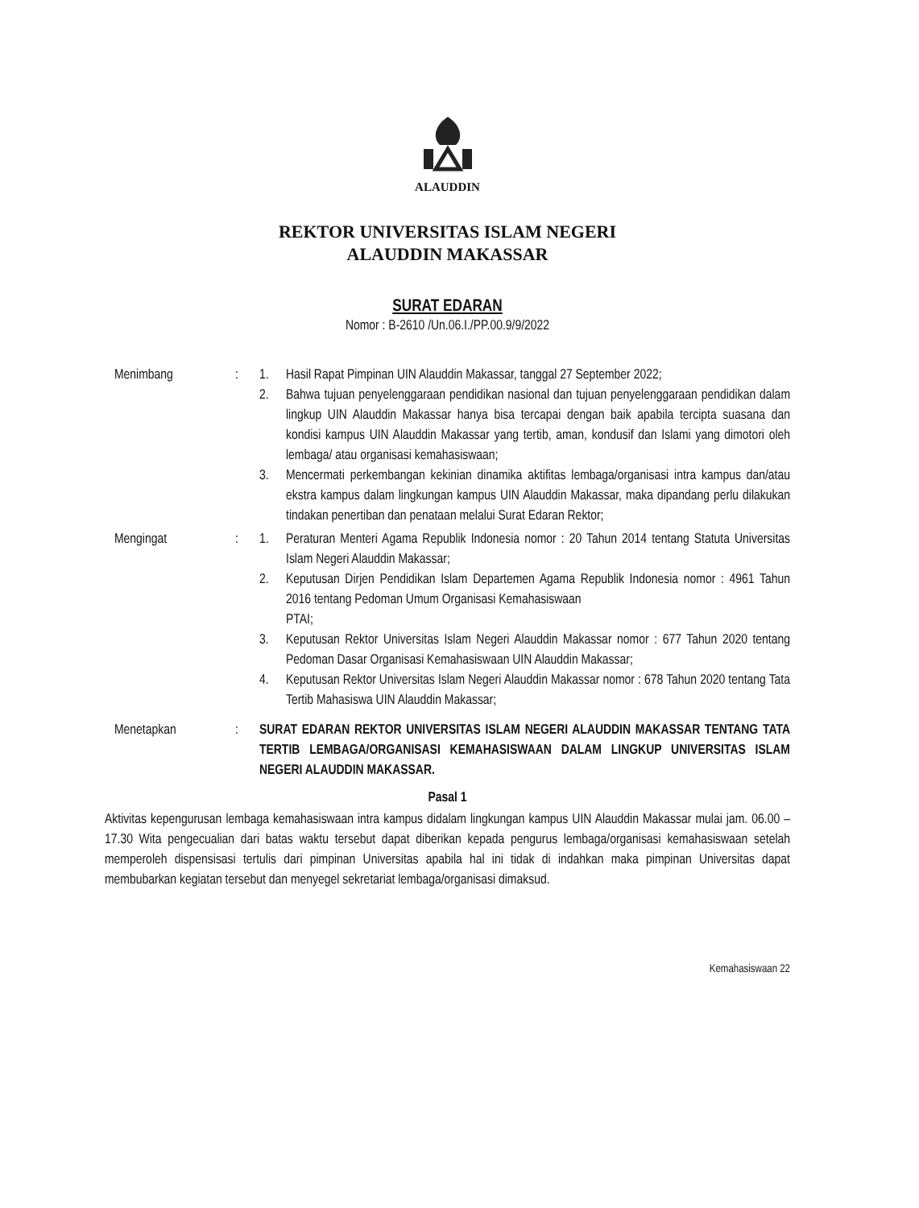ALAUDDIN
REKTOR UNIVERSITAS ISLAM NEGERI
ALAUDDIN MAKASSAR
SURAT EDARAN
Nomor : B-2610 /Un.06.I./PP.00.9/9/2022
Menimbang : 1. Hasil Rapat Pimpinan UIN Alauddin Makassar, tanggal 27 September 2022;
2. Bahwa tujuan penyelenggaraan pendidikan nasional dan tujuan penyelenggaraan pendidikan dalam lingkup UIN Alauddin Makassar hanya bisa tercapai dengan baik apabila tercipta suasana dan kondisi kampus UIN Alauddin Makassar yang tertib, aman, kondusif dan Islami yang dimotori oleh lembaga/ atau organisasi kemahasiswaan;
3. Mencermati perkembangan kekinian dinamika aktifitas lembaga/organisasi intra kampus dan/atau ekstra kampus dalam lingkungan kampus UIN Alauddin Makassar, maka dipandang perlu dilakukan tindakan penertiban dan penataan melalui Surat Edaran Rektor;
Mengingat : 1. Peraturan Menteri Agama Republik Indonesia nomor : 20 Tahun 2014 tentang Statuta Universitas Islam Negeri Alauddin Makassar;
2. Keputusan Dirjen Pendidikan Islam Departemen Agama Republik Indonesia nomor : 4961 Tahun 2016 tentang Pedoman Umum Organisasi Kemahasiswaan
PTAI;
3. Keputusan Rektor Universitas Islam Negeri Alauddin Makassar nomor : 677 Tahun 2020 tentang Pedoman Dasar Organisasi Kemahasiswaan UIN Alauddin Makassar;
4. Keputusan Rektor Universitas Islam Negeri Alauddin Makassar nomor : 678 Tahun 2020 tentang Tata Tertib Mahasiswa UIN Alauddin Makassar;
Menetapkan : SURAT EDARAN REKTOR UNIVERSITAS ISLAM NEGERI ALAUDDIN MAKASSAR TENTANG TATA TERTIB LEMBAGA/ORGANISASI KEMAHASISWAAN DALAM LINGKUP UNIVERSITAS ISLAM NEGERI ALAUDDIN MAKASSAR.
Pasal 1
Aktivitas kepengurusan lembaga kemahasiswaan intra kampus didalam lingkungan kampus UIN Alauddin Makassar mulai jam. 06.00 – 17.30 Wita pengecualian dari batas waktu tersebut dapat diberikan kepada pengurus lembaga/organisasi kemahasiswaan setelah memperoleh dispensisasi tertulis dari pimpinan Universitas apabila hal ini tidak di indahkan maka pimpinan Universitas dapat membubarkan kegiatan tersebut dan menyegel sekretariat lembaga/organisasi dimaksud.
Kemahasiswaan 22